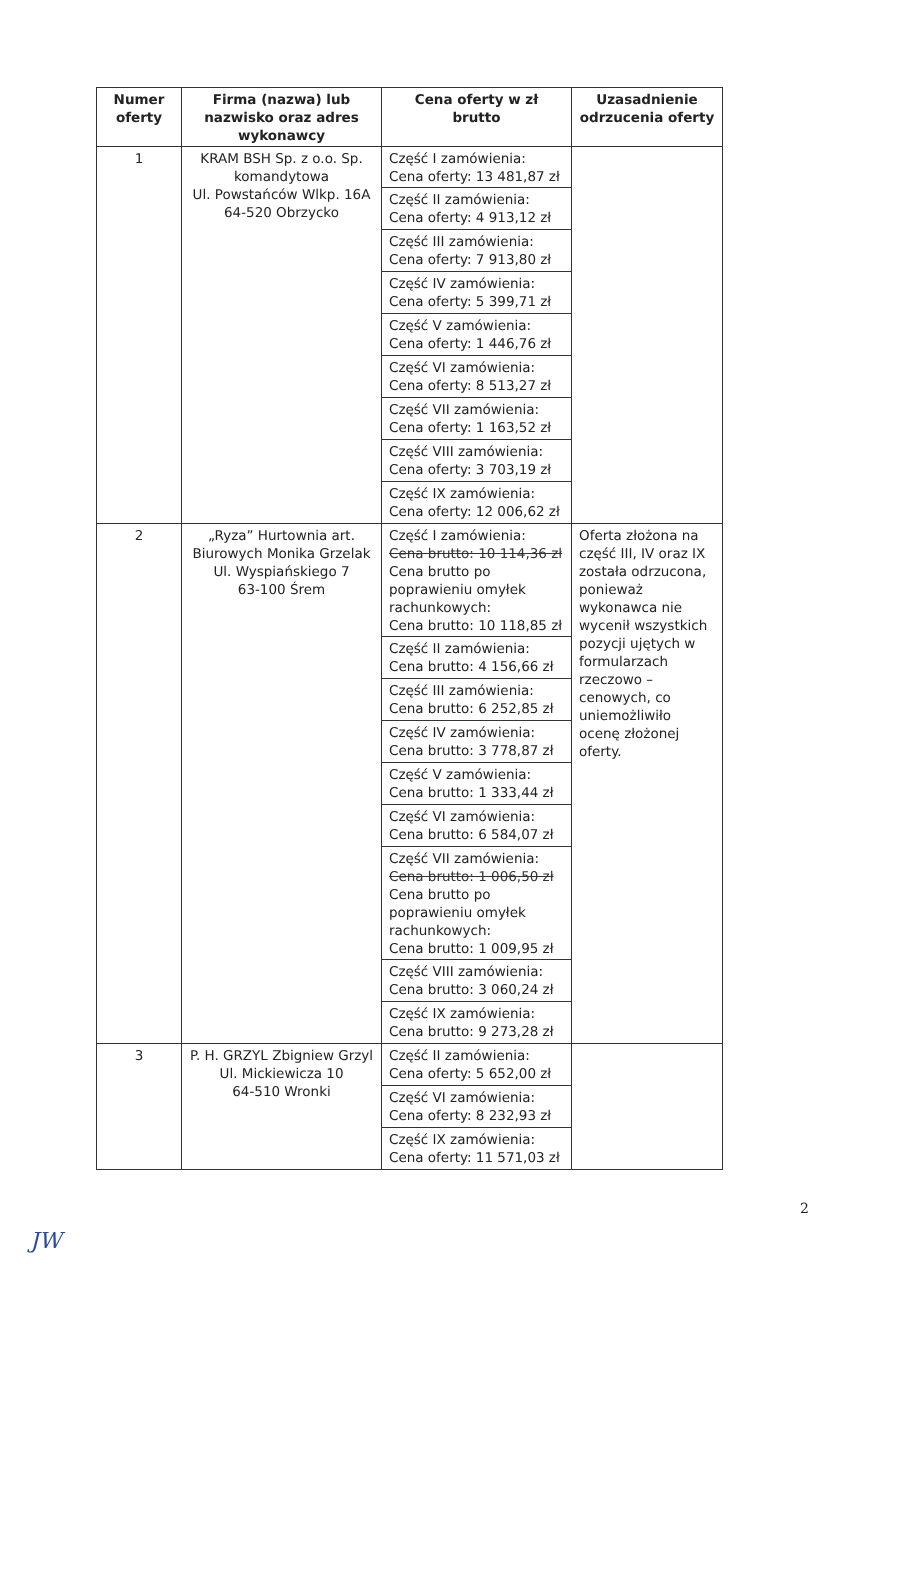| Numer oferty | Firma (nazwa) lub nazwisko oraz adres wykonawcy | Cena oferty w zł brutto | Uzasadnienie odrzucenia oferty |
| --- | --- | --- | --- |
| 1 | KRAM BSH Sp. z o.o. Sp. komandytowa Ul. Powstańców Wlkp. 16A 64-520 Obrzycko | Część I zamówienia: Cena oferty: 13 481,87 zł | |
| | | Część II zamówienia: Cena oferty: 4 913,12 zł | |
| | | Część III zamówienia: Cena oferty: 7 913,80 zł | |
| | | Część IV zamówienia: Cena oferty: 5 399,71 zł | |
| | | Część V zamówienia: Cena oferty: 1 446,76 zł | |
| | | Część VI zamówienia: Cena oferty: 8 513,27 zł | |
| | | Część VII zamówienia: Cena oferty: 1 163,52 zł | |
| | | Część VIII zamówienia: Cena oferty: 3 703,19 zł | |
| | | Część IX zamówienia: Cena oferty: 12 006,62 zł | |
| 2 | „Ryza” Hurtownia art. Biurowych Monika Grzelak Ul. Wyspiańskiego 7 63-100 Śrem | Część I zamówienia: Cena brutto: 10 114,36 zł Cena brutto po poprawieniu omyłek rachunkowych: Cena brutto: 10 118,85 zł | Oferta złożona na część III, IV oraz IX została odrzucona, ponieważ wykonawca nie wycenił wszystkich pozycji ujętych w formularzach rzeczowo – cenowych, co uniemożliwiło ocenę złożonej oferty. |
| | | Część II zamówienia: Cena brutto: 4 156,66 zł | |
| | | Część III zamówienia: Cena brutto: 6 252,85 zł | |
| | | Część IV zamówienia: Cena brutto: 3 778,87 zł | |
| | | Część V zamówienia: Cena brutto: 1 333,44 zł | |
| | | Część VI zamówienia: Cena brutto: 6 584,07 zł | |
| | | Część VII zamówienia: Cena brutto: 1 006,50 zł Cena brutto po poprawieniu omyłek rachunkowych: Cena brutto: 1 009,95 zł | |
| | | Część VIII zamówienia: Cena brutto: 3 060,24 zł | |
| | | Część IX zamówienia: Cena brutto: 9 273,28 zł | |
| 3 | P. H. GRZYL Zbigniew Grzyl Ul. Mickiewicza 10 64-510 Wronki | Część II zamówienia: Cena oferty: 5 652,00 zł | |
| | | Część VI zamówienia: Cena oferty: 8 232,93 zł | |
| | | Część IX zamówienia: Cena oferty: 11 571,03 zł | |
2
JW